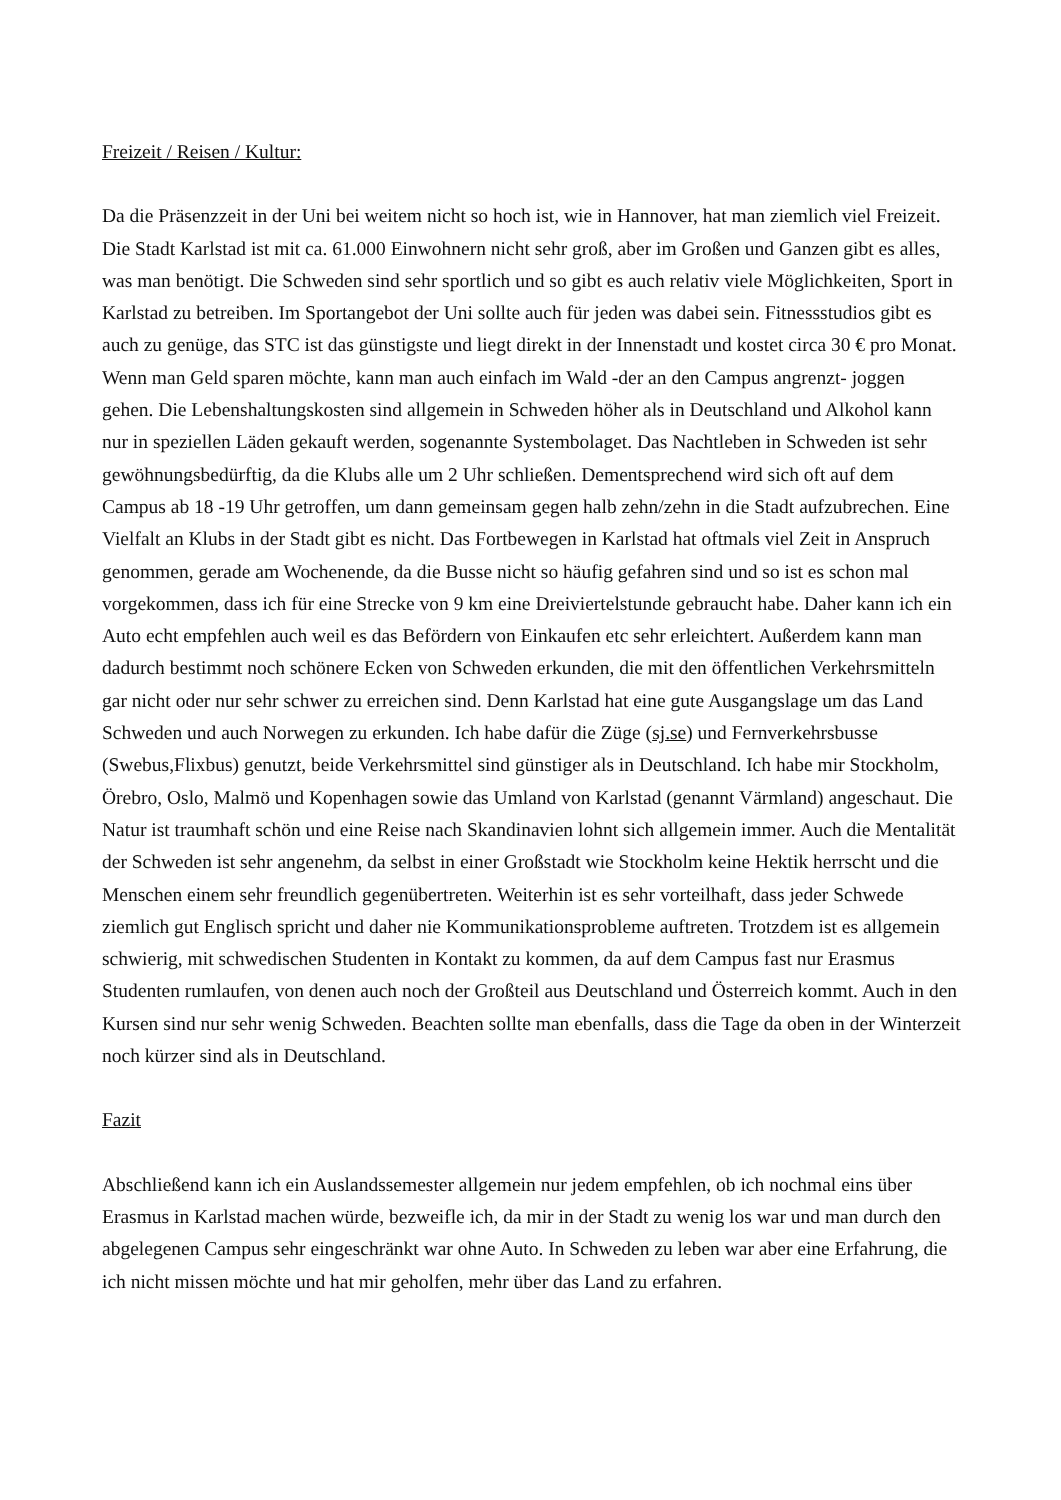Freizeit / Reisen / Kultur:
Da die Präsenzzeit in der Uni bei weitem nicht so hoch ist, wie in Hannover, hat man ziemlich viel Freizeit. Die Stadt Karlstad ist mit ca. 61.000 Einwohnern nicht sehr groß, aber im Großen und Ganzen gibt es alles, was man benötigt. Die Schweden sind sehr sportlich und so gibt es auch relativ viele Möglichkeiten, Sport in Karlstad zu betreiben. Im Sportangebot der Uni sollte auch für jeden was dabei sein. Fitnessstudios gibt es auch zu genüge, das STC ist das günstigste und liegt direkt in der Innenstadt und kostet circa 30 € pro Monat. Wenn man Geld sparen möchte, kann man auch einfach im Wald -der an den Campus angrenzt- joggen gehen. Die Lebenshaltungskosten sind allgemein in Schweden höher als in Deutschland und Alkohol kann nur in speziellen Läden gekauft werden, sogenannte Systembolaget. Das Nachtleben in Schweden ist sehr gewöhnungsbedürftig, da die Klubs alle um 2 Uhr schließen. Dementsprechend wird sich oft auf dem Campus ab 18 -19 Uhr getroffen, um dann gemeinsam gegen halb zehn/zehn in die Stadt aufzubrechen. Eine Vielfalt an Klubs in der Stadt gibt es nicht. Das Fortbewegen in Karlstad hat oftmals viel Zeit in Anspruch genommen, gerade am Wochenende, da die Busse nicht so häufig gefahren sind und so ist es schon mal vorgekommen, dass ich für eine Strecke von 9 km eine Dreiviertelstunde gebraucht habe. Daher kann ich ein Auto echt empfehlen auch weil es das Befördern von Einkaufen etc sehr erleichtert. Außerdem kann man dadurch bestimmt noch schönere Ecken von Schweden erkunden, die mit den öffentlichen Verkehrsmitteln gar nicht oder nur sehr schwer zu erreichen sind. Denn Karlstad hat eine gute Ausgangslage um das Land Schweden und auch Norwegen zu erkunden. Ich habe dafür die Züge (sj.se) und Fernverkehrsbusse (Swebus,Flixbus) genutzt, beide Verkehrsmittel sind günstiger als in Deutschland. Ich habe mir Stockholm, Örebro, Oslo, Malmö und Kopenhagen sowie das Umland von Karlstad (genannt Värmland) angeschaut. Die Natur ist traumhaft schön und eine Reise nach Skandinavien lohnt sich allgemein immer. Auch die Mentalität der Schweden ist sehr angenehm, da selbst in einer Großstadt wie Stockholm keine Hektik herrscht und die Menschen einem sehr freundlich gegenübertreten. Weiterhin ist es sehr vorteilhaft, dass jeder Schwede ziemlich gut Englisch spricht und daher nie Kommunikationsprobleme auftreten. Trotzdem ist es allgemein schwierig, mit schwedischen Studenten in Kontakt zu kommen, da auf dem Campus fast nur Erasmus Studenten rumlaufen, von denen auch noch der Großteil aus Deutschland und Österreich kommt. Auch in den Kursen sind nur sehr wenig Schweden. Beachten sollte man ebenfalls, dass die Tage da oben in der Winterzeit noch kürzer sind als in Deutschland.
Fazit
Abschließend kann ich ein Auslandssemester allgemein nur jedem empfehlen, ob ich nochmal eins über Erasmus in Karlstad machen würde, bezweifle ich, da mir in der Stadt zu wenig los war und man durch den abgelegenen Campus sehr eingeschränkt war ohne Auto. In Schweden zu leben war aber eine Erfahrung, die ich nicht missen möchte und hat mir geholfen, mehr über das Land zu erfahren.